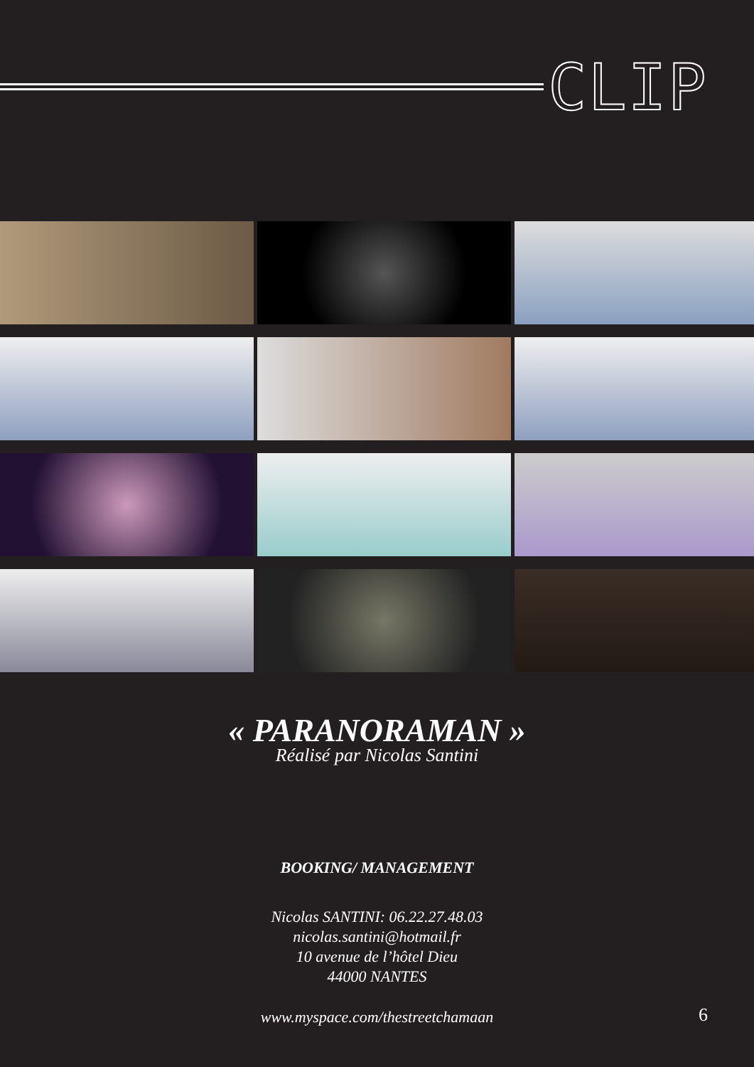CLIP
« PARANORAMAN »
Réalisé par Nicolas Santini
BOOKING/ MANAGEMENT
Nicolas SANTINI: 06.22.27.48.03
nicolas.santini@hotmail.fr
10 avenue de l’hôtel Dieu
44000 NANTES
www.myspace.com/thestreetchamaan
6